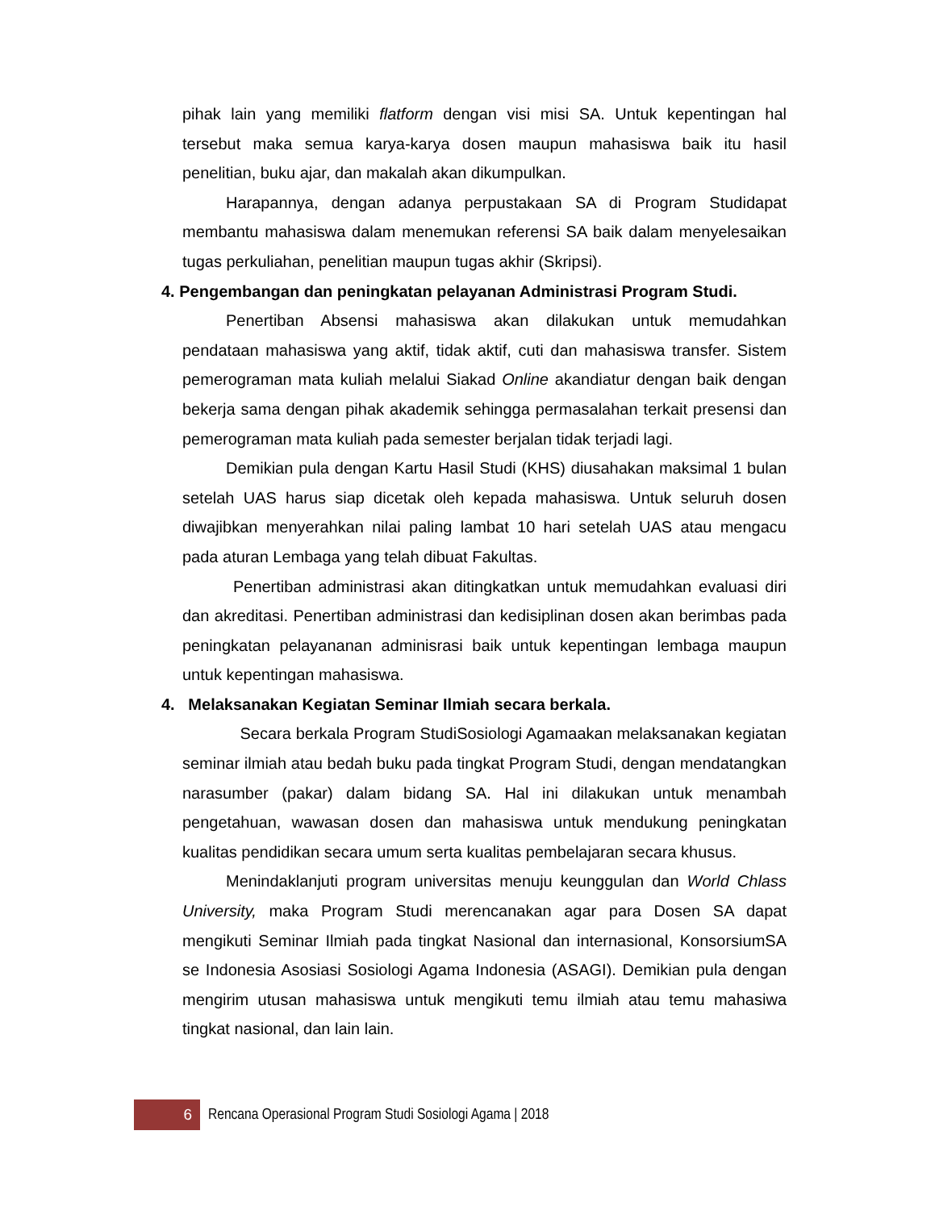pihak lain yang memiliki flatform dengan visi misi SA. Untuk kepentingan hal tersebut maka semua karya-karya dosen maupun mahasiswa baik itu hasil penelitian, buku ajar, dan makalah akan dikumpulkan.
Harapannya, dengan adanya perpustakaan SA di Program Studidapat membantu mahasiswa dalam menemukan referensi SA baik dalam menyelesaikan tugas perkuliahan, penelitian maupun tugas akhir (Skripsi).
4. Pengembangan dan peningkatan pelayanan Administrasi Program Studi.
Penertiban Absensi mahasiswa akan dilakukan untuk memudahkan pendataan mahasiswa yang aktif, tidak aktif, cuti dan mahasiswa transfer. Sistem pemerograman mata kuliah melalui Siakad Online akandiatur dengan baik dengan bekerja sama dengan pihak akademik sehingga permasalahan terkait presensi dan pemerograman mata kuliah pada semester berjalan tidak terjadi lagi.
Demikian pula dengan Kartu Hasil Studi (KHS) diusahakan maksimal 1 bulan setelah UAS harus siap dicetak oleh kepada mahasiswa. Untuk seluruh dosen diwajibkan menyerahkan nilai paling lambat 10 hari setelah UAS atau mengacu pada aturan Lembaga yang telah dibuat Fakultas.
Penertiban administrasi akan ditingkatkan untuk memudahkan evaluasi diri dan akreditasi. Penertiban administrasi dan kedisiplinan dosen akan berimbas pada peningkatan pelayananan adminisrasi baik untuk kepentingan lembaga maupun untuk kepentingan mahasiswa.
4. Melaksanakan Kegiatan Seminar Ilmiah secara berkala.
Secara berkala Program StudiSosiologi Agamaakan melaksanakan kegiatan seminar ilmiah atau bedah buku pada tingkat Program Studi, dengan mendatangkan narasumber (pakar) dalam bidang SA. Hal ini dilakukan untuk menambah pengetahuan, wawasan dosen dan mahasiswa untuk mendukung peningkatan kualitas pendidikan secara umum serta kualitas pembelajaran secara khusus.
Menindaklanjuti program universitas menuju keunggulan dan World Chlass University, maka Program Studi merencanakan agar para Dosen SA dapat mengikuti Seminar Ilmiah pada tingkat Nasional dan internasional, KonsorsiumSA se Indonesia Asosiasi Sosiologi Agama Indonesia (ASAGI). Demikian pula dengan mengirim utusan mahasiswa untuk mengikuti temu ilmiah atau temu mahasiwa tingkat nasional, dan lain lain.
6
Rencana Operasional Program Studi Sosiologi Agama | 2018